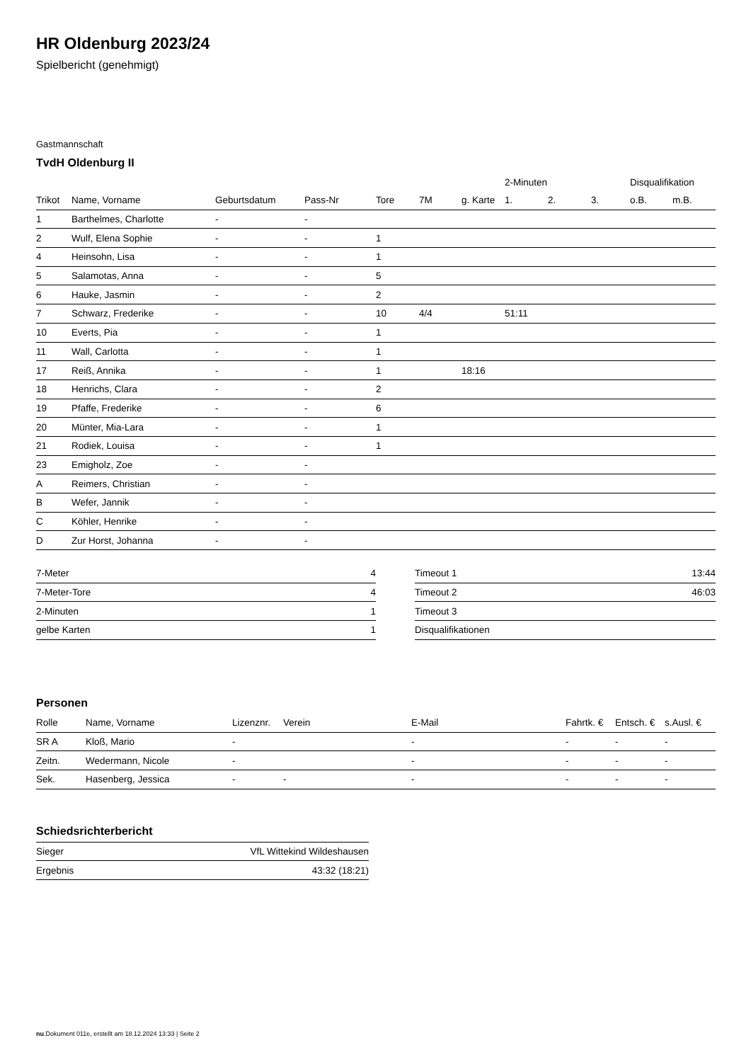HR Oldenburg 2023/24
Spielbericht (genehmigt)
Gastmannschaft
TvdH Oldenburg II
| | | | | | | | 2-Minuten | | | Disqualifikation | |
| Trikot | Name, Vorname | Geburtsdatum | Pass-Nr | Tore | 7M | g. Karte | 1. | 2. | 3. | o.B. | m.B. |
| 1 | Barthelmes, Charlotte | - | - | | | | | | | | |
| 2 | Wulf, Elena Sophie | - | - | 1 | | | | | | | |
| 4 | Heinsohn, Lisa | - | - | 1 | | | | | | | |
| 5 | Salamotas, Anna | - | - | 5 | | | | | | | |
| 6 | Hauke, Jasmin | - | - | 2 | | | | | | | |
| 7 | Schwarz, Frederike | - | - | 10 | 4/4 | | 51:11 | | | | |
| 10 | Everts, Pia | - | - | 1 | | | | | | | |
| 11 | Wall, Carlotta | - | - | 1 | | | | | | | |
| 17 | Reiß, Annika | - | - | 1 | | 18:16 | | | | | |
| 18 | Henrichs, Clara | - | - | 2 | | | | | | | |
| 19 | Pfaffe, Frederike | - | - | 6 | | | | | | | |
| 20 | Münter, Mia-Lara | - | - | 1 | | | | | | | |
| 21 | Rodiek, Louisa | - | - | 1 | | | | | | | |
| 23 | Emigholz, Zoe | - | - | | | | | | | | |
| A | Reimers, Christian | - | - | | | | | | | | |
| B | Wefer, Jannik | - | - | | | | | | | | |
| C | Köhler, Henrike | - | - | | | | | | | | |
| D | Zur Horst, Johanna | - | - | | | | | | | | |
| 7-Meter | 4 |
| 7-Meter-Tore | 4 |
| 2-Minuten | 1 |
| gelbe Karten | 1 |
| Timeout 1 | 13:44 |
| Timeout 2 | 46:03 |
| Timeout 3 | |
| Disqualifikationen | |
Personen
| Rolle | Name, Vorname | Lizenznr. | Verein | E-Mail | Fahrtk. € | Entsch. € | s.Ausl. € |
| --- | --- | --- | --- | --- | --- | --- | --- |
| SR A | Kloß, Mario | - | | - | - | - | - |
| Zeitn. | Wedermann, Nicole | - | | - | - | - | - |
| Sek. | Hasenberg, Jessica | - | - | - | - | - | - |
Schiedsrichterbericht
| Sieger | VfL Wittekind Wildeshausen |
| Ergebnis | 43:32 (18:21) |
nu.Dokument 011e, erstellt am 18.12.2024 13:33 | Seite 2